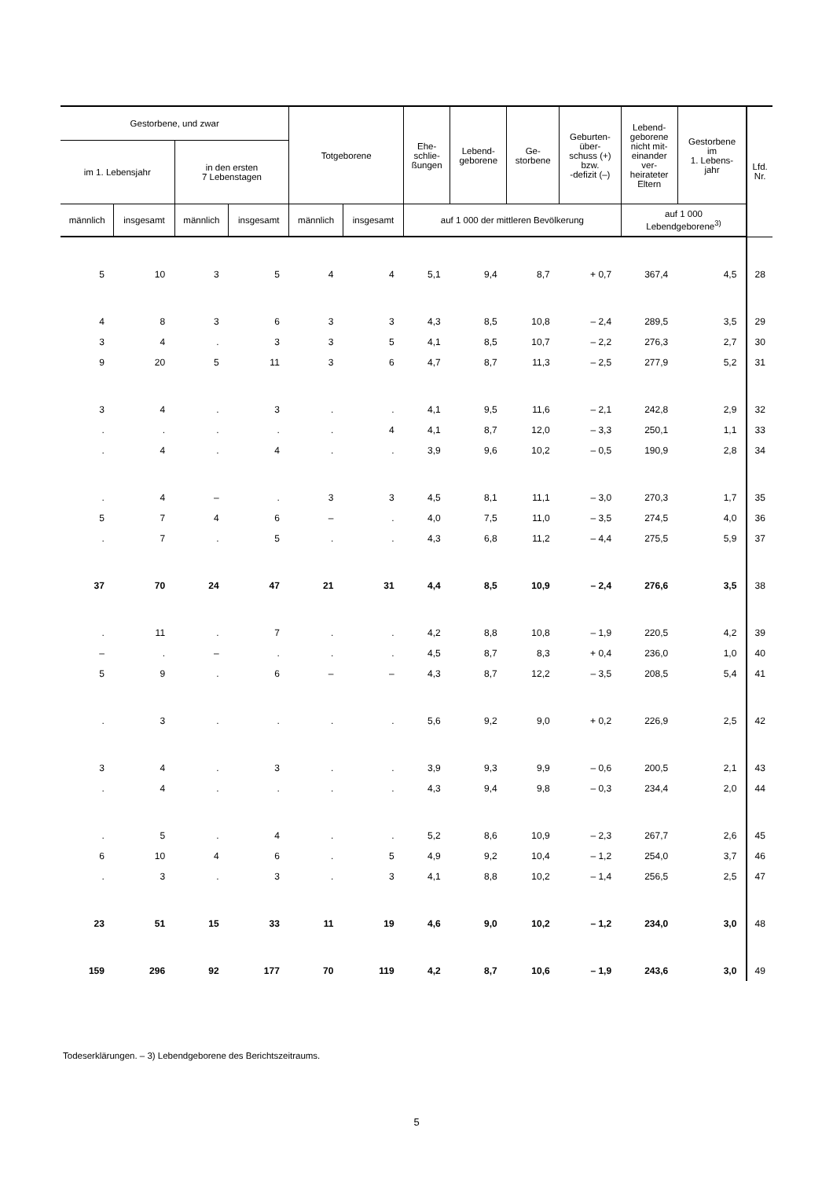| Gestorbene, und zwar | | | | Totgeborene | | Ehe- schlie- ßungen | Lebend- geborene | Ge- storbene | Geburten- über- schuss (+) bzw. -defizit (–) | Lebend- geborene nicht mit- einander ver- heirateter Eltern | Gestorbene im 1. Lebens- jahr | Lfd. Nr. |
| --- | --- | --- | --- | --- | --- | --- | --- | --- | --- | --- | --- | --- |
| im 1. Lebensjahr | | in den ersten 7 Lebenstagen | | | | | | | | | | |
| männlich | insgesamt | männlich | insgesamt | männlich | insgesamt | auf 1 000 der mittleren Bevölkerung | | | | auf 1 000 Lebendgeborene<sup>3)</sup> | | |
| 5 | 10 | 3 | 5 | 4 | 4 | 5,1 | 9,4 | 8,7 | + 0,7 | 367,4 | 4,5 | 28 |
| 4 | 8 | 3 | 6 | 3 | 3 | 4,3 | 8,5 | 10,8 | – 2,4 | 289,5 | 3,5 | 29 |
| 3 | 4 | . | 3 | 3 | 5 | 4,1 | 8,5 | 10,7 | – 2,2 | 276,3 | 2,7 | 30 |
| 9 | 20 | 5 | 11 | 3 | 6 | 4,7 | 8,7 | 11,3 | – 2,5 | 277,9 | 5,2 | 31 |
| 3 | 4 | . | 3 | . | . | 4,1 | 9,5 | 11,6 | – 2,1 | 242,8 | 2,9 | 32 |
| . | . | . | . | . | 4 | 4,1 | 8,7 | 12,0 | – 3,3 | 250,1 | 1,1 | 33 |
| . | 4 | . | 4 | . | . | 3,9 | 9,6 | 10,2 | – 0,5 | 190,9 | 2,8 | 34 |
| . | 4 | – | . | 3 | 3 | 4,5 | 8,1 | 11,1 | – 3,0 | 270,3 | 1,7 | 35 |
| 5 | 7 | 4 | 6 | – | . | 4,0 | 7,5 | 11,0 | – 3,5 | 274,5 | 4,0 | 36 |
| . | 7 | . | 5 | . | . | 4,3 | 6,8 | 11,2 | – 4,4 | 275,5 | 5,9 | 37 |
| 37 | 70 | 24 | 47 | 21 | 31 | 4,4 | 8,5 | 10,9 | – 2,4 | 276,6 | 3,5 | 38 |
| . | 11 | . | 7 | . | . | 4,2 | 8,8 | 10,8 | – 1,9 | 220,5 | 4,2 | 39 |
| – | . | – | . | . | . | 4,5 | 8,7 | 8,3 | + 0,4 | 236,0 | 1,0 | 40 |
| 5 | 9 | . | 6 | – | – | 4,3 | 8,7 | 12,2 | – 3,5 | 208,5 | 5,4 | 41 |
| . | 3 | . | . | . | . | 5,6 | 9,2 | 9,0 | + 0,2 | 226,9 | 2,5 | 42 |
| 3 | 4 | . | 3 | . | . | 3,9 | 9,3 | 9,9 | – 0,6 | 200,5 | 2,1 | 43 |
| . | 4 | . | . | . | . | 4,3 | 9,4 | 9,8 | – 0,3 | 234,4 | 2,0 | 44 |
| . | 5 | . | 4 | . | . | 5,2 | 8,6 | 10,9 | – 2,3 | 267,7 | 2,6 | 45 |
| 6 | 10 | 4 | 6 | . | 5 | 4,9 | 9,2 | 10,4 | – 1,2 | 254,0 | 3,7 | 46 |
| . | 3 | . | 3 | . | 3 | 4,1 | 8,8 | 10,2 | – 1,4 | 256,5 | 2,5 | 47 |
| 23 | 51 | 15 | 33 | 11 | 19 | 4,6 | 9,0 | 10,2 | – 1,2 | 234,0 | 3,0 | 48 |
| 159 | 296 | 92 | 177 | 70 | 119 | 4,2 | 8,7 | 10,6 | – 1,9 | 243,6 | 3,0 | 49 |
Todeserklärungen. – 3) Lebendgeborene des Berichtszeitraums.
5